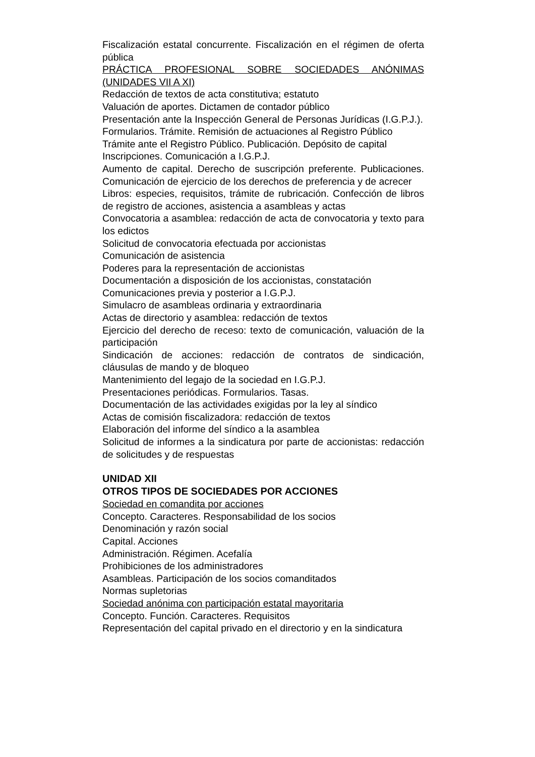Fiscalización estatal concurrente. Fiscalización en el régimen de oferta pública
PRÁCTICA PROFESIONAL SOBRE SOCIEDADES ANÓNIMAS (UNIDADES VII A XI)
Redacción de textos de acta constitutiva; estatuto
Valuación de aportes. Dictamen de contador público
Presentación ante la Inspección General de Personas Jurídicas (I.G.P.J.).
Formularios. Trámite. Remisión de actuaciones al Registro Público
Trámite ante el Registro Público. Publicación. Depósito de capital
Inscripciones. Comunicación a I.G.P.J.
Aumento de capital. Derecho de suscripción preferente. Publicaciones. Comunicación de ejercicio de los derechos de preferencia y de acrecer
Libros: especies, requisitos, trámite de rubricación. Confección de libros de registro de acciones, asistencia a asambleas y actas
Convocatoria a asamblea: redacción de acta de convocatoria y texto para los edictos
Solicitud de convocatoria efectuada por accionistas
Comunicación de asistencia
Poderes para la representación de accionistas
Documentación a disposición de los accionistas, constatación
Comunicaciones previa y posterior a I.G.P.J.
Simulacro de asambleas ordinaria y extraordinaria
Actas de directorio y asamblea: redacción de textos
Ejercicio del derecho de receso: texto de comunicación, valuación de la participación
Sindicación de acciones: redacción de contratos de sindicación, cláusulas de mando y de bloqueo
Mantenimiento del legajo de la sociedad en I.G.P.J.
Presentaciones periódicas. Formularios. Tasas.
Documentación de las actividades exigidas por la ley al síndico
Actas de comisión fiscalizadora: redacción de textos
Elaboración del informe del síndico a la asamblea
Solicitud de informes a la sindicatura por parte de accionistas: redacción de solicitudes y de respuestas
UNIDAD XII
OTROS TIPOS DE SOCIEDADES POR ACCIONES
Sociedad en comandita por acciones
Concepto. Caracteres. Responsabilidad de los socios
Denominación y razón social
Capital. Acciones
Administración. Régimen. Acefalía
Prohibiciones de los administradores
Asambleas. Participación de los socios comanditados
Normas supletorias
Sociedad anónima con participación estatal mayoritaria
Concepto. Función. Caracteres. Requisitos
Representación del capital privado en el directorio y en la sindicatura